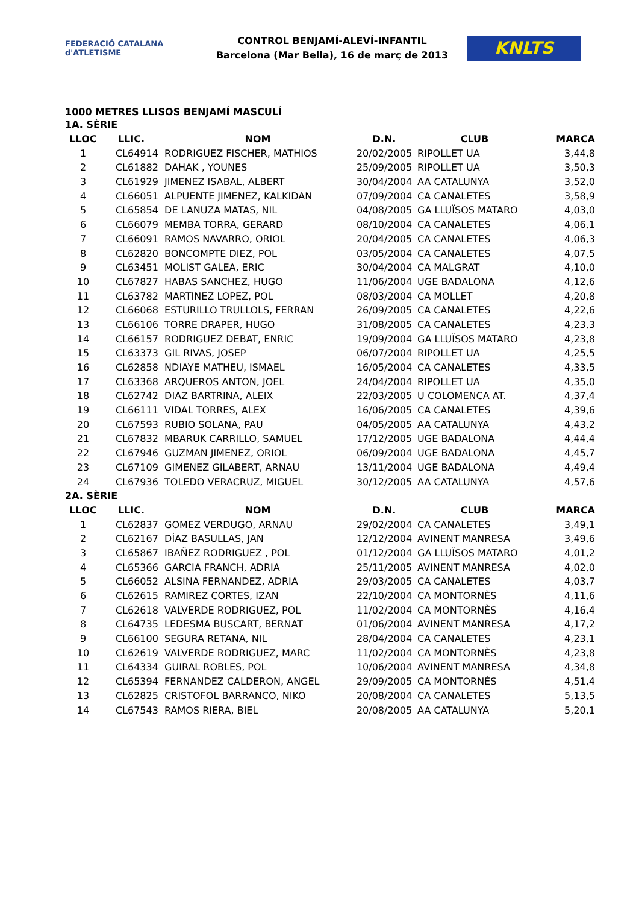FEDERACIÓ CATALANA d'ATLETISME
CONTROL BENJAMÍ-ALEVÍ-INFANTIL
Barcelona (Mar Bella), 16 de març de 2013
KNLTS
1000 METRES LLISOS BENJAMÍ MASCULÍ
| 1A. SÈRIE | | | | | |
| LLOC | LLIC. | NOM | D.N. | CLUB | MARCA |
| 1 | CL64914 | RODRIGUEZ FISCHER, MATHIOS | 20/02/2005 | RIPOLLET UA | 3,44,8 |
| 2 | CL61882 | DAHAK , YOUNES | 25/09/2005 | RIPOLLET UA | 3,50,3 |
| 3 | CL61929 | JIMENEZ ISABAL, ALBERT | 30/04/2004 | AA CATALUNYA | 3,52,0 |
| 4 | CL66051 | ALPUENTE JIMENEZ, KALKIDAN | 07/09/2004 | CA CANALETES | 3,58,9 |
| 5 | CL65854 | DE LANUZA MATAS, NIL | 04/08/2005 | GA LLUÏSOS MATARO | 4,03,0 |
| 6 | CL66079 | MEMBA TORRA, GERARD | 08/10/2004 | CA CANALETES | 4,06,1 |
| 7 | CL66091 | RAMOS NAVARRO, ORIOL | 20/04/2005 | CA CANALETES | 4,06,3 |
| 8 | CL62820 | BONCOMPTE DIEZ, POL | 03/05/2004 | CA CANALETES | 4,07,5 |
| 9 | CL63451 | MOLIST GALEA, ERIC | 30/04/2004 | CA MALGRAT | 4,10,0 |
| 10 | CL67827 | HABAS SANCHEZ, HUGO | 11/06/2004 | UGE BADALONA | 4,12,6 |
| 11 | CL63782 | MARTINEZ LOPEZ, POL | 08/03/2004 | CA MOLLET | 4,20,8 |
| 12 | CL66068 | ESTURILLO TRULLOLS, FERRAN | 26/09/2005 | CA CANALETES | 4,22,6 |
| 13 | CL66106 | TORRE DRAPER, HUGO | 31/08/2005 | CA CANALETES | 4,23,3 |
| 14 | CL66157 | RODRIGUEZ DEBAT, ENRIC | 19/09/2004 | GA LLUÏSOS MATARO | 4,23,8 |
| 15 | CL63373 | GIL RIVAS, JOSEP | 06/07/2004 | RIPOLLET UA | 4,25,5 |
| 16 | CL62858 | NDIAYE MATHEU, ISMAEL | 16/05/2004 | CA CANALETES | 4,33,5 |
| 17 | CL63368 | ARQUEROS ANTON, JOEL | 24/04/2004 | RIPOLLET UA | 4,35,0 |
| 18 | CL62742 | DIAZ BARTRINA, ALEIX | 22/03/2005 | U COLOMENCA AT. | 4,37,4 |
| 19 | CL66111 | VIDAL TORRES, ALEX | 16/06/2005 | CA CANALETES | 4,39,6 |
| 20 | CL67593 | RUBIO SOLANA, PAU | 04/05/2005 | AA CATALUNYA | 4,43,2 |
| 21 | CL67832 | MBARUK CARRILLO, SAMUEL | 17/12/2005 | UGE BADALONA | 4,44,4 |
| 22 | CL67946 | GUZMAN JIMENEZ, ORIOL | 06/09/2004 | UGE BADALONA | 4,45,7 |
| 23 | CL67109 | GIMENEZ GILABERT, ARNAU | 13/11/2004 | UGE BADALONA | 4,49,4 |
| 24 | CL67936 | TOLEDO VERACRUZ, MIGUEL | 30/12/2005 | AA CATALUNYA | 4,57,6 |
| 2A. SÈRIE | | | | | |
| LLOC | LLIC. | NOM | D.N. | CLUB | MARCA |
| 1 | CL62837 | GOMEZ VERDUGO, ARNAU | 29/02/2004 | CA CANALETES | 3,49,1 |
| 2 | CL62167 | DÍAZ BASULLAS, JAN | 12/12/2004 | AVINENT MANRESA | 3,49,6 |
| 3 | CL65867 | IBAÑEZ RODRIGUEZ , POL | 01/12/2004 | GA LLUÏSOS MATARO | 4,01,2 |
| 4 | CL65366 | GARCIA FRANCH, ADRIA | 25/11/2005 | AVINENT MANRESA | 4,02,0 |
| 5 | CL66052 | ALSINA FERNANDEZ, ADRIA | 29/03/2005 | CA CANALETES | 4,03,7 |
| 6 | CL62615 | RAMIREZ CORTES, IZAN | 22/10/2004 | CA MONTORNÈS | 4,11,6 |
| 7 | CL62618 | VALVERDE RODRIGUEZ, POL | 11/02/2004 | CA MONTORNÈS | 4,16,4 |
| 8 | CL64735 | LEDESMA BUSCART, BERNAT | 01/06/2004 | AVINENT MANRESA | 4,17,2 |
| 9 | CL66100 | SEGURA RETANA, NIL | 28/04/2004 | CA CANALETES | 4,23,1 |
| 10 | CL62619 | VALVERDE RODRIGUEZ, MARC | 11/02/2004 | CA MONTORNÈS | 4,23,8 |
| 11 | CL64334 | GUIRAL ROBLES, POL | 10/06/2004 | AVINENT MANRESA | 4,34,8 |
| 12 | CL65394 | FERNANDEZ CALDERON, ANGEL | 29/09/2005 | CA MONTORNÈS | 4,51,4 |
| 13 | CL62825 | CRISTOFOL BARRANCO, NIKO | 20/08/2004 | CA CANALETES | 5,13,5 |
| 14 | CL67543 | RAMOS RIERA, BIEL | 20/08/2005 | AA CATALUNYA | 5,20,1 |